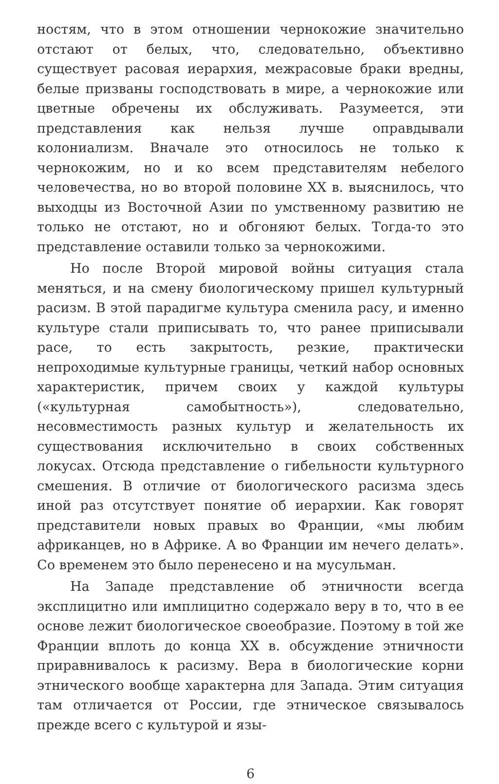ностям, что в этом отношении чернокожие значительно отстают от белых, что, следовательно, объективно существует расовая иерархия, межрасовые браки вредны, белые призваны господствовать в мире, а чернокожие или цветные обречены их обслуживать. Разумеется, эти представления как нельзя лучше оправдывали колониализм. Вначале это относилось не только к чернокожим, но и ко всем представителям небелого человечества, но во второй половине XX в. выяснилось, что выходцы из Восточной Азии по умственному развитию не только не отстают, но и обгоняют белых. Тогда-то это представление оставили только за чернокожими.
Но после Второй мировой войны ситуация стала меняться, и на смену биологическому пришел культурный расизм. В этой парадигме культура сменила расу, и именно культуре стали приписывать то, что ранее приписывали расе, то есть закрытость, резкие, практически непроходимые культурные границы, четкий набор основных характеристик, причем своих у каждой культуры («культурная самобытность»), следовательно, несовместимость разных культур и желательность их существования исключительно в своих собственных локусах. Отсюда представление о гибельности культурного смешения. В отличие от биологического расизма здесь иной раз отсутствует понятие об иерархии. Как говорят представители новых правых во Франции, «мы любим африканцев, но в Африке. А во Франции им нечего делать». Со временем это было перенесено и на мусульман.
На Западе представление об этничности всегда эксплицитно или имплицитно содержало веру в то, что в ее основе лежит биологическое своеобразие. Поэтому в той же Франции вплоть до конца XX в. обсуждение этничности приравнивалось к расизму. Вера в биологические корни этнического вообще характерна для Запада. Этим ситуация там отличается от России, где этническое связывалось прежде всего с культурой и язы-
6